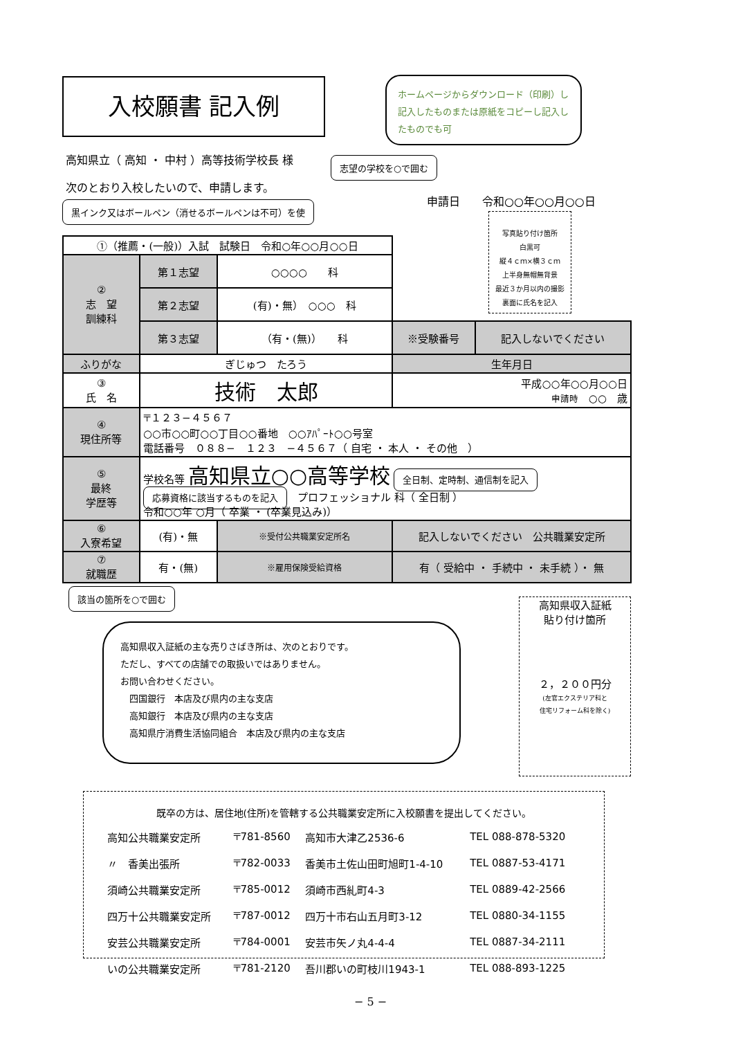入校願書 記入例
ホームページからダウンロード（印刷）し記入したものまたは原紙をコピーし記入したものでも可
高知県立（ 高知 ・ 中村 ）高等技術学校長 様
志望の学校を○で囲む
次のとおり入校したいので、申請します。
申請日　　令和○○年○○月○○日
黒インク又はボールペン（消せるボールペンは不可）を使
写真貼り付け箇所
白黒可
縦４ｃｍ×横３ｃｍ
上半身無帽無背景
最近３か月以内の撮影
裏面に氏名を記入
| ①（推薦・(一般)）入試 試験日 令和○年○○月○○日 | | | | | |
| ② 志 望 訓練科 | 第１志望 | ○○○○ 科 | | | |
| | 第２志望 | (有)・無） ○○○ 科 | | | |
| | 第３志望 | （有・(無)） 科 | | ※受験番号 | 記入しないでください |
| ふりがな | ぎじゅつ たろう | | 生年月日 | | |
| ③ 氏 名 | 技術 太郎 | | 平成○○年○○月○○日 申請時 ○○ 歳 | | |
| ④ 現住所等 | 〒１２３−４５６７ ○○市○○町○○丁目○○番地 ○○ｱﾊﾟｰﾄ○○号室 電話番号 ０８８− １２３ −４５６７（ 自宅 ・ 本人 ・ その他 ） | | | | |
| ⑤ 最終 学歴等 | 学校名等 高知県立○○高等学校 全日制、定時制、通信制を記入 応募資格に該当するものを記入 プロフェッショナル 科（ 全日制 ） 令和○○年 ○月（ 卒業 ・ (卒業見込み)） | | | | |
| ⑥ 入寮希望 | (有)・無 | ※受付公共職業安定所名 | 記入しないでください 公共職業安定所 | | |
| ⑦ 就職歴 | 有・(無) | ※雇用保険受給資格 | 有（ 受給中 ・ 手続中 ・ 未手続 ）・ 無 | | |
該当の箇所を○で囲む
高知県収入証紙
貼り付け箇所
２，２００円分
(左官エクステリア科と
住宅リフォーム科を除く)
高知県収入証紙の主な売りさばき所は、次のとおりです。
ただし、すべての店舗での取扱いではありません。
お問い合わせください。
　四国銀行　本店及び県内の主な支店
　高知銀行　本店及び県内の主な支店
　高知県庁消費生活協同組合　本店及び県内の主な支店
既卒の方は、居住地(住所)を管轄する公共職業安定所に入校願書を提出してください。
| 高知公共職業安定所 | 〒781-8560 | 高知市大津乙2536-6 | TEL 088-878-5320 |
| 〃 香美出張所 | 〒782-0033 | 香美市土佐山田町旭町1-4-10 | TEL 0887-53-4171 |
| 須崎公共職業安定所 | 〒785-0012 | 須崎市西糺町4-3 | TEL 0889-42-2566 |
| 四万十公共職業安定所 | 〒787-0012 | 四万十市右山五月町3-12 | TEL 0880-34-1155 |
| 安芸公共職業安定所 | 〒784-0001 | 安芸市矢ノ丸4-4-4 | TEL 0887-34-2111 |
| いの公共職業安定所 | 〒781-2120 | 吾川郡いの町枝川1943-1 | TEL 088-893-1225 |
− 5 −